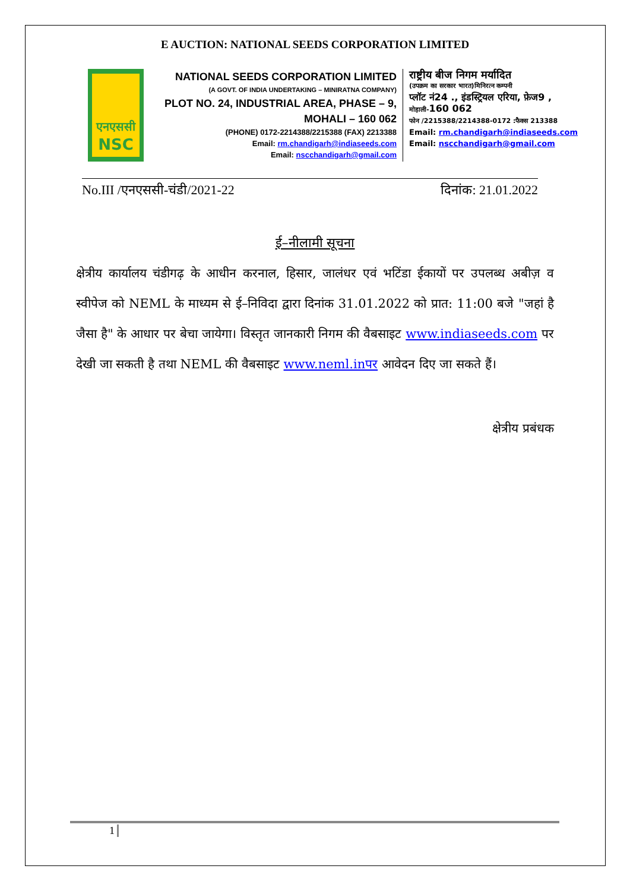E AUCTION: NATIONAL SEEDS CORPORATION LIMITED
एनएससी
NSC
NATIONAL SEEDS CORPORATION LIMITED
(A GOVT. OF INDIA UNDERTAKING – MINIRATNA COMPANY)
PLOT NO. 24, INDUSTRIAL AREA, PHASE – 9,
MOHALI – 160 062
(PHONE) 0172-2214388/2215388 (FAX) 2213388
Email: rm.chandigarh@indiaseeds.com
Email: nscchandigarh@gmail.com
राष्ट्रीय बीज निगम मर्यादित
(उपक्रम का सरकार भारत)मिनिरत्न कम्पनी
प्लॉट नं24 ., इंडस्ट्रियल एरिया, फ़ेज9 ,
मोहाली-160 062
फोन /2215388/2214388-0172 :फैक्स 213388
Email: rm.chandigarh@indiaseeds.com
Email: nscchandigarh@gmail.com
No.III /एनएससी-चंडी/2021-22 दिनांक: 21.01.2022
ई–नीलामी सूचना
क्षेत्रीय कार्यालय चंडीगढ़ के आधीन करनाल, हिसार, जालंधर एवं भटिंडा ईकायों पर उपलब्ध अबीज़ व स्वीपेज को NEML के माध्यम से ई–निविदा द्वारा दिनांक 31.01.2022 को प्रात: 11:00 बजे "जहां है जैसा है" के आधार पर बेचा जायेगा। विस्तृत जानकारी निगम की वैबसाइट www.indiaseeds.com पर देखी जा सकती है तथा NEML की वैबसाइट www.neml.inपर आवेदन दिए जा सकते हैं।
क्षेत्रीय प्रबंधक
1